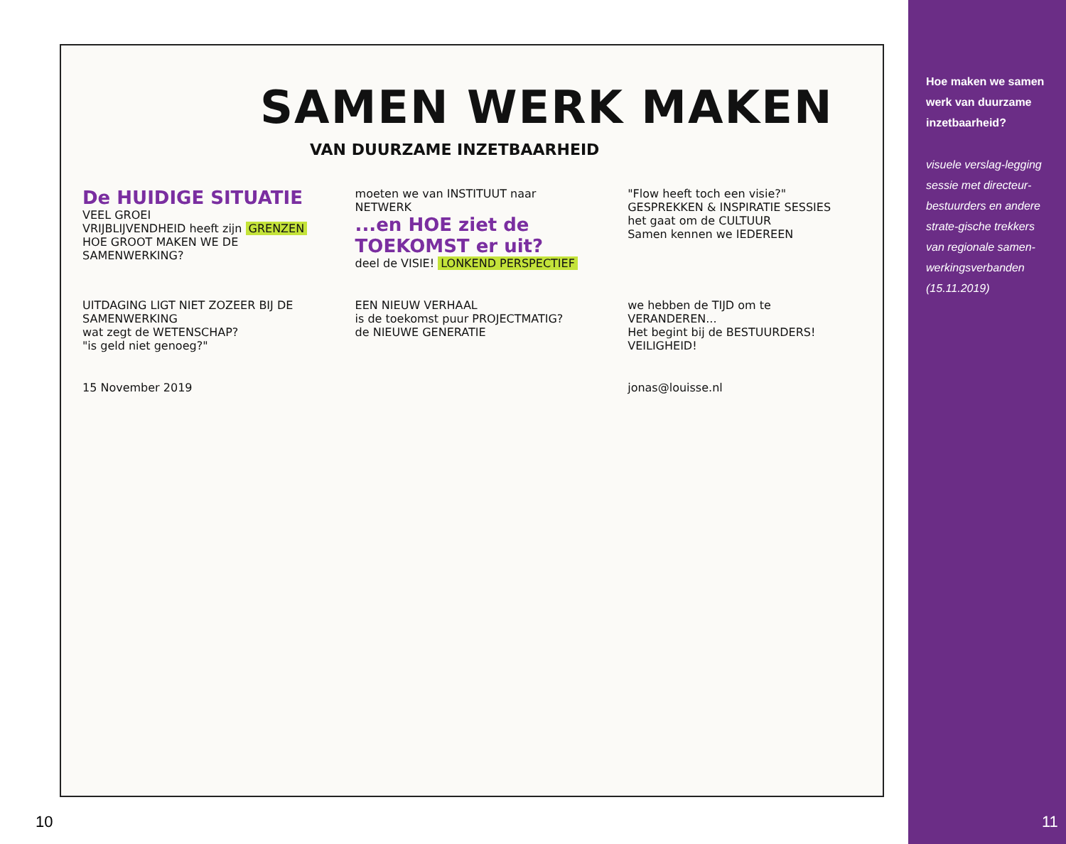SAMEN WERK MAKEN
VAN DUURZAME INZETBAARHEID
De HUIDIGE SITUATIE
VEEL GROEI
VRIJBLIJVENDHEID heeft zijn GRENZEN
HOE GROOT MAKEN WE DE SAMENWERKING?
moeten we van INSTITUUT naar NETWERK
...en HOE ziet de TOEKOMST er uit?
deel de VISIE! LONKEND PERSPECTIEF
"Flow heeft toch een visie?"
GESPREKKEN & INSPIRATIE SESSIES
het gaat om de CULTUUR
Samen kennen we IEDEREEN
UITDAGING LIGT NIET ZOZEER BIJ DE SAMENWERKING
wat zegt de WETENSCHAP?
"is geld niet genoeg?"
EEN NIEUW VERHAAL
is de toekomst puur PROJECTMATIG?
de NIEUWE GENERATIE
we hebben de TIJD om te VERANDEREN...
Het begint bij de BESTUURDERS!
VEILIGHEID!
15 November 2019 jonas@louisse.nl
10
Hoe maken we samen werk van duurzame inzetbaarheid?
visuele verslag-legging sessie met directeur-bestuurders en andere strate-gische trekkers van regionale samen-werkingsverbanden (15.11.2019)
11